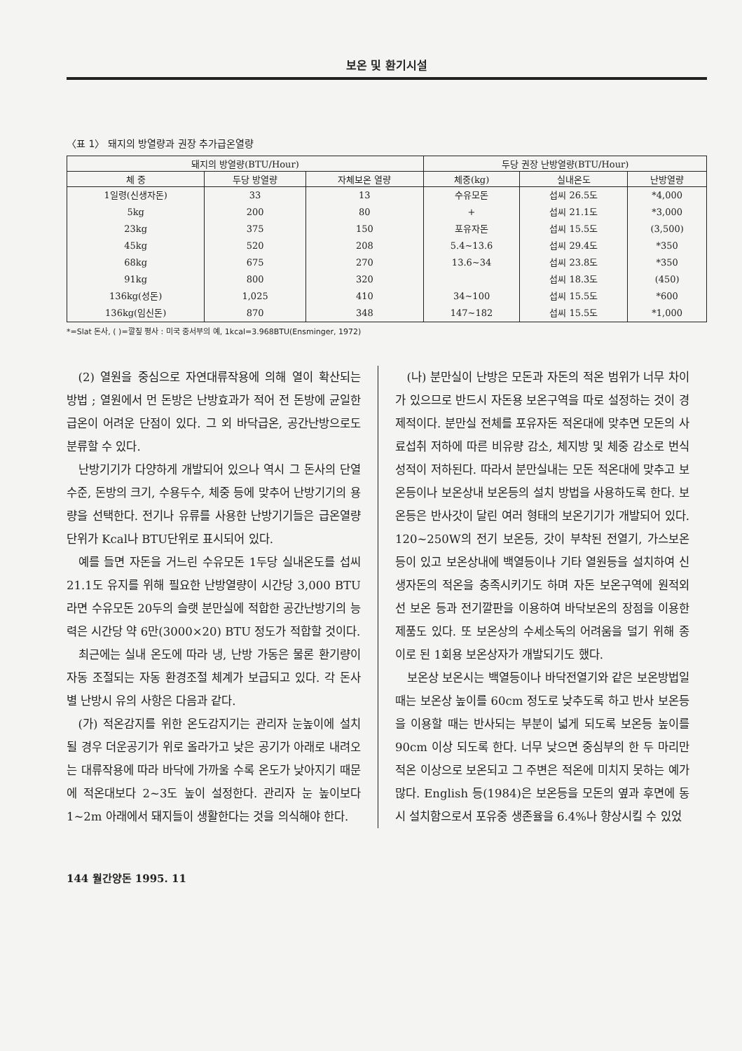보온 및 환기시설
〈표 1〉 돼지의 방열량과 권장 추가급온열량
| 돼지의 방열량(BTU/Hour) | | | 두당 권장 난방열량(BTU/Hour) | | |
| --- | --- | --- | --- | --- | --- |
| 체 중 | 두당 방열량 | 자체보온 열량 | 체중(kg) | 실내온도 | 난방열량 |
| 1일령(신생자돈) | 33 | 13 | 수유모돈 | 섭씨 26.5도 | *4,000 |
| 5kg | 200 | 80 | + | 섭씨 21.1도 | *3,000 |
| 23kg | 375 | 150 | 포유자돈 | 섭씨 15.5도 | (3,500) |
| 45kg | 520 | 208 | 5.4~13.6 | 섭씨 29.4도 | *350 |
| 68kg | 675 | 270 | 13.6~34 | 섭씨 23.8도 | *350 |
| 91kg | 800 | 320 | | 섭씨 18.3도 | (450) |
| 136kg(성돈) | 1,025 | 410 | 34~100 | 섭씨 15.5도 | *600 |
| 136kg(임신돈) | 870 | 348 | 147~182 | 섭씨 15.5도 | *1,000 |
*=Slat 돈사, ( )=깔짚 평사 : 미국 중서부의 예, 1kcal=3.968BTU(Ensminger, 1972)
(2) 열원을 중심으로 자연대류작용에 의해 열이 확산되는 방법 ; 열원에서 먼 돈방은 난방효과가 적어 전 돈방에 균일한 급온이 어려운 단점이 있다. 그 외 바닥급온, 공간난방으로도 분류할 수 있다.
난방기기가 다양하게 개발되어 있으나 역시 그 돈사의 단열수준, 돈방의 크기, 수용두수, 체중 등에 맞추어 난방기기의 용량을 선택한다. 전기나 유류를 사용한 난방기기들은 급온열량단위가 Kcal나 BTU단위로 표시되어 있다.
예를 들면 자돈을 거느린 수유모돈 1두당 실내온도를 섭씨 21.1도 유지를 위해 필요한 난방열량이 시간당 3,000 BTU라면 수유모돈 20두의 슬랫 분만실에 적합한 공간난방기의 능력은 시간당 약 6만(3000×20) BTU 정도가 적합할 것이다.
최근에는 실내 온도에 따라 냉, 난방 가동은 물론 환기량이 자동 조절되는 자동 환경조절 체계가 보급되고 있다. 각 돈사별 난방시 유의 사항은 다음과 같다.
(가) 적온감지를 위한 온도감지기는 관리자 눈높이에 설치될 경우 더운공기가 위로 올라가고 낮은 공기가 아래로 내려오는 대류작용에 따라 바닥에 가까울 수록 온도가 낮아지기 때문에 적온대보다 2~3도 높이 설정한다. 관리자 눈 높이보다 1~2m 아래에서 돼지들이 생활한다는 것을 의식해야 한다.
(나) 분만실이 난방은 모돈과 자돈의 적온 범위가 너무 차이가 있으므로 반드시 자돈용 보온구역을 따로 설정하는 것이 경제적이다. 분만실 전체를 포유자돈 적온대에 맞추면 모돈의 사료섭취 저하에 따른 비유량 감소, 체지방 및 체중 감소로 번식성적이 저하된다. 따라서 분만실내는 모돈 적온대에 맞추고 보온등이나 보온상내 보온등의 설치 방법을 사용하도록 한다. 보온등은 반사갓이 달린 여러 형태의 보온기기가 개발되어 있다. 120~250W의 전기 보온등, 갓이 부착된 전열기, 가스보온 등이 있고 보온상내에 백열등이나 기타 열원등을 설치하여 신생자돈의 적온을 충족시키기도 하며 자돈 보온구역에 원적외선 보온 등과 전기깔판을 이용하여 바닥보온의 장점을 이용한 제품도 있다. 또 보온상의 수세소독의 어려움을 덜기 위해 종이로 된 1회용 보온상자가 개발되기도 했다.
보온상 보온시는 백열등이나 바닥전열기와 같은 보온방법일 때는 보온상 높이를 60cm 정도로 낮추도록 하고 반사 보온등을 이용할 때는 반사되는 부분이 넓게 되도록 보온등 높이를 90cm 이상 되도록 한다. 너무 낮으면 중심부의 한 두 마리만 적온 이상으로 보온되고 그 주변은 적온에 미치지 못하는 예가 많다. English 등(1984)은 보온등을 모돈의 옆과 후면에 동시 설치함으로서 포유중 생존율을 6.4%나 향상시킬 수 있었
144 월간양돈 1995. 11